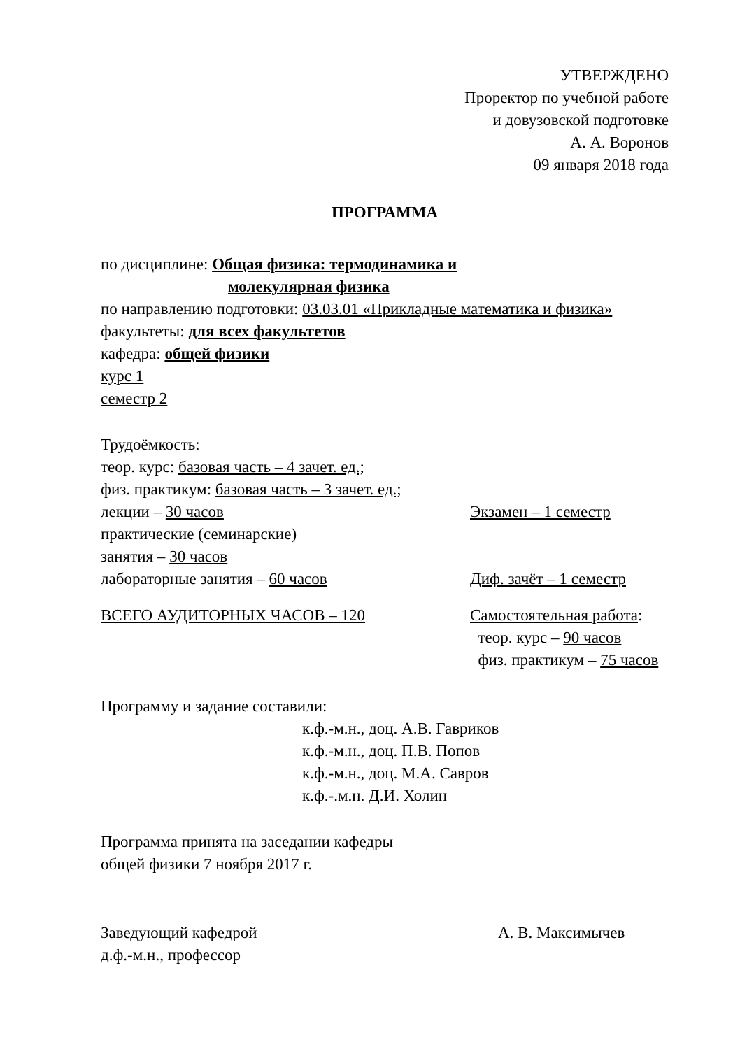УТВЕРЖДЕНО
Проректор по учебной работе
и довузовской подготовке
А. А. Воронов
09 января 2018 года
ПРОГРАММА
по дисциплине: Общая физика: термодинамика и
молекулярная физика
по направлению подготовки: 03.03.01 «Прикладные математика и физика»
факультеты: для всех факультетов
кафедра: общей физики
курс 1
семестр 2
Трудоёмкость:
теор. курс: базовая часть – 4 зачет. ед.;
физ. практикум: базовая часть – 3 зачет. ед.;
лекции – 30 часов Экзамен – 1 семестр
практические (семинарские)
занятия – 30 часов
лабораторные занятия – 60 часов Диф. зачёт – 1 семестр
ВСЕГО АУДИТОРНЫХ ЧАСОВ – 120 Самостоятельная работа:
теор. курс – 90 часов
физ. практикум – 75 часов
Программу и задание составили:
к.ф.-м.н., доц. А.В. Гавриков
к.ф.-м.н., доц. П.В. Попов
к.ф.-м.н., доц. М.А. Савров
к.ф.-.м.н. Д.И. Холин
Программа принята на заседании кафедры
общей физики 7 ноября 2017 г.
Заведующий кафедрой
д.ф.-м.н., профессор
А. В. Максимычев